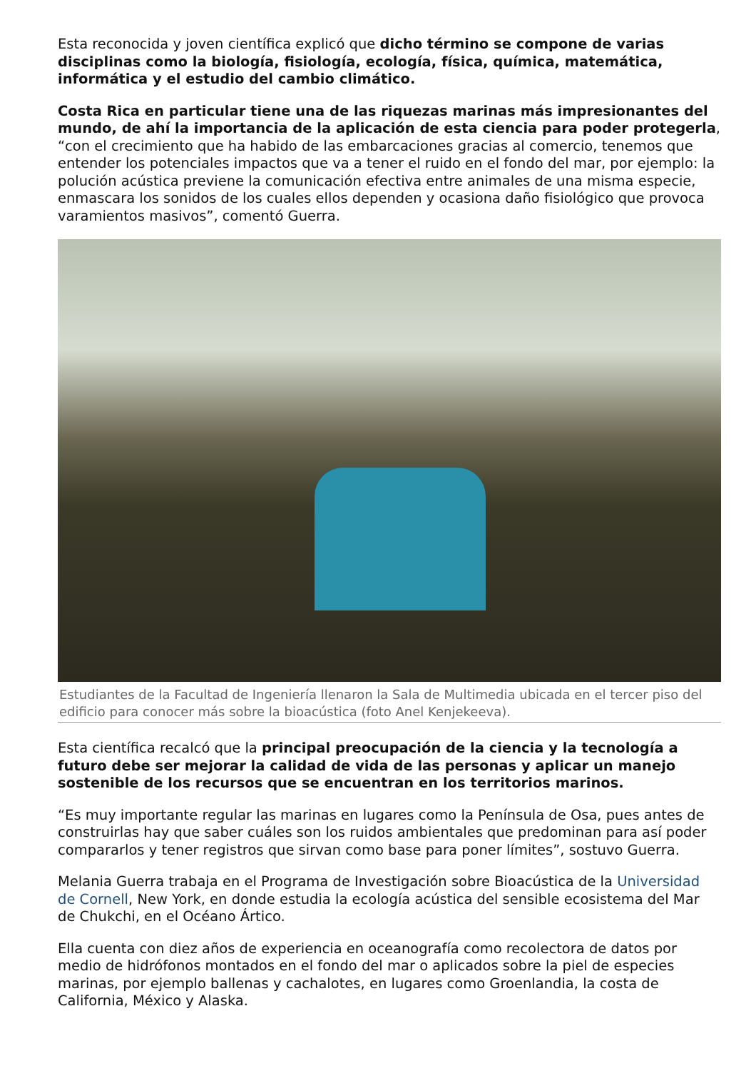Esta reconocida y joven científica explicó que dicho término se compone de varias disciplinas como la biología, fisiología, ecología, física, química, matemática, informática y el estudio del cambio climático.
Costa Rica en particular tiene una de las riquezas marinas más impresionantes del mundo, de ahí la importancia de la aplicación de esta ciencia para poder protegerla, “con el crecimiento que ha habido de las embarcaciones gracias al comercio, tenemos que entender los potenciales impactos que va a tener el ruido en el fondo del mar, por ejemplo: la polución acústica previene la comunicación efectiva entre animales de una misma especie, enmascara los sonidos de los cuales ellos dependen y ocasiona daño fisiológico que provoca varamientos masivos”, comentó Guerra.
Estudiantes de la Facultad de Ingeniería llenaron la Sala de Multimedia ubicada en el tercer piso del edificio para conocer más sobre la bioacústica (foto Anel Kenjekeeva).
Esta científica recalcó que la principal preocupación de la ciencia y la tecnología a futuro debe ser mejorar la calidad de vida de las personas y aplicar un manejo sostenible de los recursos que se encuentran en los territorios marinos.
“Es muy importante regular las marinas en lugares como la Península de Osa, pues antes de construirlas hay que saber cuáles son los ruidos ambientales que predominan para así poder compararlos y tener registros que sirvan como base para poner límites”, sostuvo Guerra.
Melania Guerra trabaja en el Programa de Investigación sobre Bioacústica de la Universidad de Cornell, New York, en donde estudia la ecología acústica del sensible ecosistema del Mar de Chukchi, en el Océano Ártico.
Ella cuenta con diez años de experiencia en oceanografía como recolectora de datos por medio de hidrófonos montados en el fondo del mar o aplicados sobre la piel de especies marinas, por ejemplo ballenas y cachalotes, en lugares como Groenlandia, la costa de California, México y Alaska.